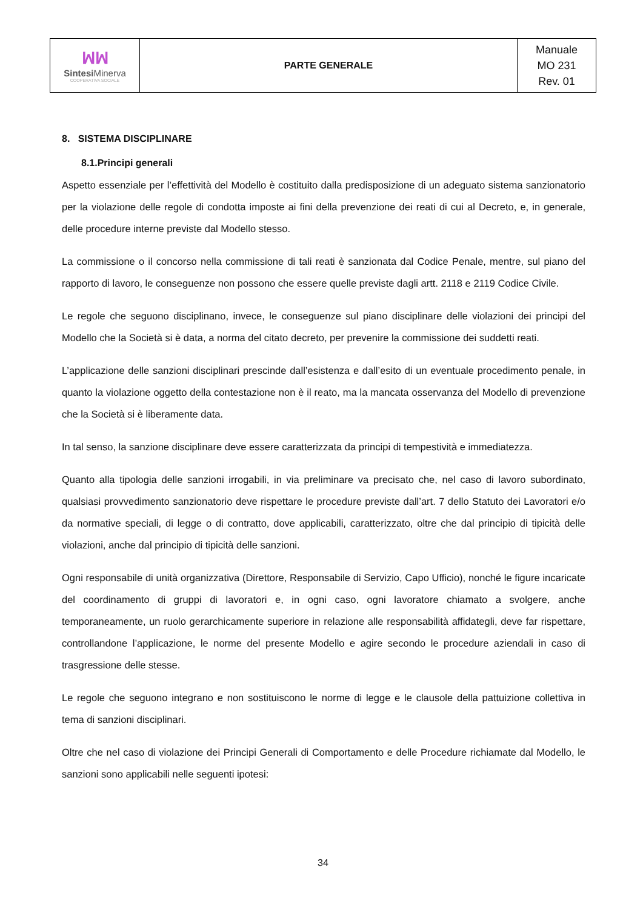| ꟽꟽ Sintesi Minerva COOPERATIVA SOCIALE | PARTE GENERALE | Manuale MO 231 Rev. 01 |
8. SISTEMA DISCIPLINARE
8.1.Principi generali
Aspetto essenziale per l’effettività del Modello è costituito dalla predisposizione di un adeguato sistema sanzionatorio per la violazione delle regole di condotta imposte ai fini della prevenzione dei reati di cui al Decreto, e, in generale, delle procedure interne previste dal Modello stesso.
La commissione o il concorso nella commissione di tali reati è sanzionata dal Codice Penale, mentre, sul piano del rapporto di lavoro, le conseguenze non possono che essere quelle previste dagli artt. 2118 e 2119 Codice Civile.
Le regole che seguono disciplinano, invece, le conseguenze sul piano disciplinare delle violazioni dei principi del Modello che la Società si è data, a norma del citato decreto, per prevenire la commissione dei suddetti reati.
L’applicazione delle sanzioni disciplinari prescinde dall’esistenza e dall’esito di un eventuale procedimento penale, in quanto la violazione oggetto della contestazione non è il reato, ma la mancata osservanza del Modello di prevenzione che la Società si è liberamente data.
In tal senso, la sanzione disciplinare deve essere caratterizzata da principi di tempestività e immediatezza.
Quanto alla tipologia delle sanzioni irrogabili, in via preliminare va precisato che, nel caso di lavoro subordinato, qualsiasi provvedimento sanzionatorio deve rispettare le procedure previste dall’art. 7 dello Statuto dei Lavoratori e/o da normative speciali, di legge o di contratto, dove applicabili, caratterizzato, oltre che dal principio di tipicità delle violazioni, anche dal principio di tipicità delle sanzioni.
Ogni responsabile di unità organizzativa (Direttore, Responsabile di Servizio, Capo Ufficio), nonché le figure incaricate del coordinamento di gruppi di lavoratori e, in ogni caso, ogni lavoratore chiamato a svolgere, anche temporaneamente, un ruolo gerarchicamente superiore in relazione alle responsabilità affidategli, deve far rispettare, controllandone l’applicazione, le norme del presente Modello e agire secondo le procedure aziendali in caso di trasgressione delle stesse.
Le regole che seguono integrano e non sostituiscono le norme di legge e le clausole della pattuizione collettiva in tema di sanzioni disciplinari.
Oltre che nel caso di violazione dei Principi Generali di Comportamento e delle Procedure richiamate dal Modello, le sanzioni sono applicabili nelle seguenti ipotesi:
34